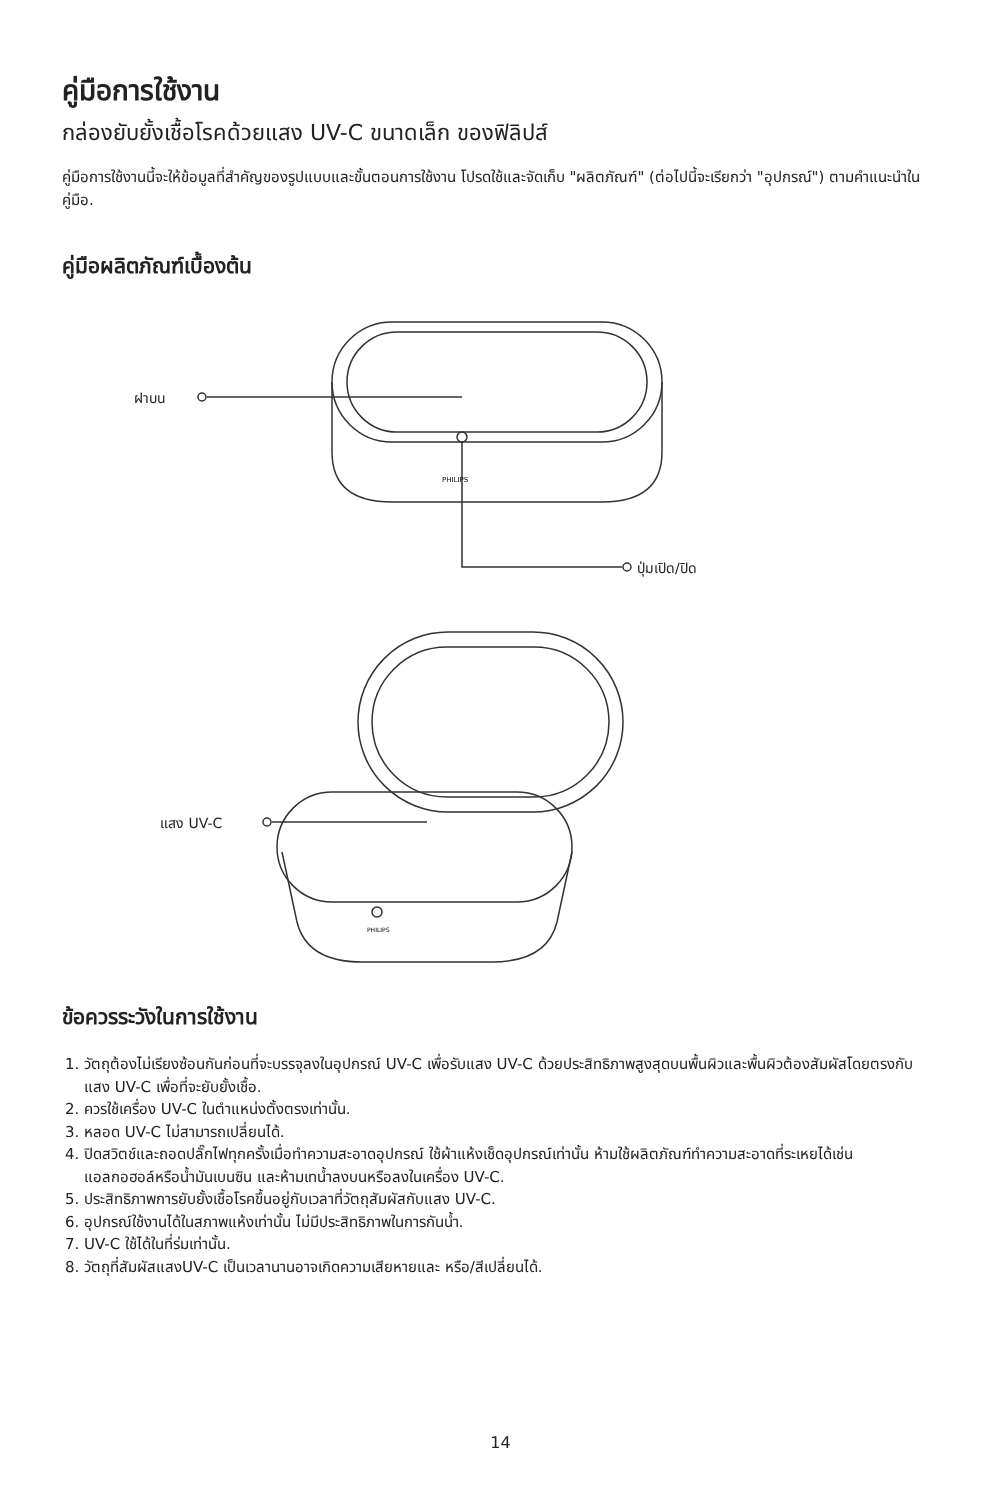คู่มือการใช้งาน
กล่องยับยั้งเชื้อโรคด้วยแสง UV-C ขนาดเล็ก ของฟิลิปส์
คู่มือการใช้งานนี้จะให้ข้อมูลที่สำคัญของรูปแบบและขั้นตอนการใช้งาน โปรดใช้และจัดเก็บ "ผลิตภัณฑ์" (ต่อไปนี้จะเรียกว่า "อุปกรณ์") ตามคำแนะนำในคู่มือ.
คู่มือผลิตภัณฑ์เบื้องต้น
PHILIPS
PHILIPS
ฝาบน
ปุ่มเปิด/ปิด
แสง UV-C
ข้อควรระวังในการใช้งาน
1. วัตถุต้องไม่เรียงซ้อนกันก่อนที่จะบรรจุลงในอุปกรณ์ UV-C เพื่อรับแสง UV-C ด้วยประสิทธิภาพสูงสุดบนพื้นผิวและพื้นผิวต้องสัมผัสโดยตรงกับแสง UV-C เพื่อที่จะยับยั้งเชื้อ.
2. ควรใช้เครื่อง UV-C ในตำแหน่งตั้งตรงเท่านั้น.
3. หลอด UV-C ไม่สามารถเปลี่ยนได้.
4. ปิดสวิตช์และถอดปลั๊กไฟทุกครั้งเมื่อทำความสะอาดอุปกรณ์ ใช้ผ้าแห้งเช็ดอุปกรณ์เท่านั้น ห้ามใช้ผลิตภัณฑ์ทำความสะอาดที่ระเหยได้เช่นแอลกอฮอล์หรือน้ำมันเบนซิน และห้ามเทน้ำลงบนหรือลงในเครื่อง UV-C.
5. ประสิทธิภาพการยับยั้งเชื้อโรคขึ้นอยู่กับเวลาที่วัตถุสัมผัสกับแสง UV-C.
6. อุปกรณ์ใช้งานได้ในสภาพแห้งเท่านั้น ไม่มีประสิทธิภาพในการกันน้ำ.
7. UV-C ใช้ได้ในที่ร่มเท่านั้น.
8. วัตถุที่สัมผัสแสงUV-C เป็นเวลานานอาจเกิดความเสียหายและ หรือ/สีเปลี่ยนได้.
14